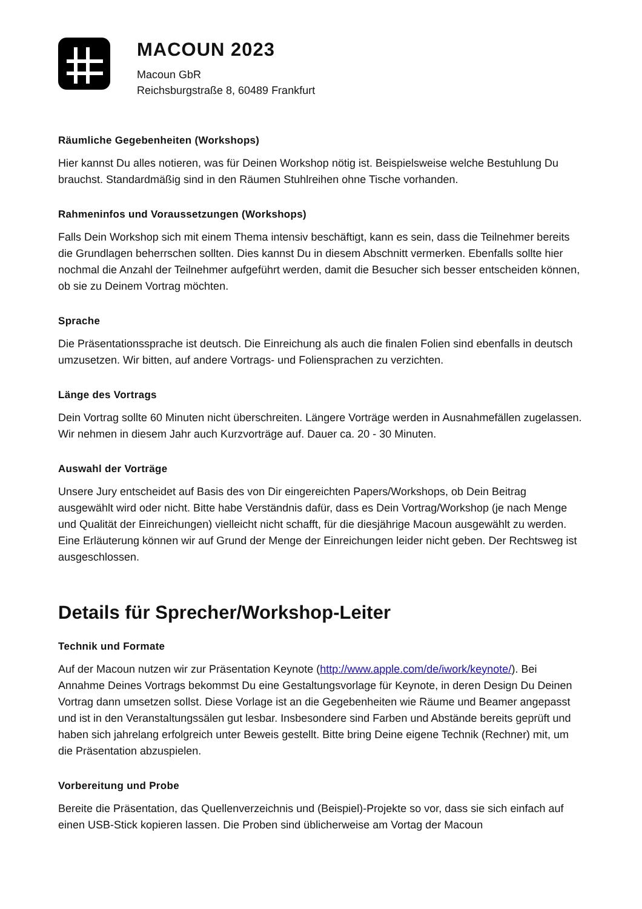MACOUN 2023
Macoun GbR
Reichsburgstraße 8, 60489 Frankfurt
Räumliche Gegebenheiten (Workshops)
Hier kannst Du alles notieren, was für Deinen Workshop nötig ist. Beispielsweise welche Bestuhlung Du brauchst. Standardmäßig sind in den Räumen Stuhlreihen ohne Tische vorhanden.
Rahmeninfos und Voraussetzungen (Workshops)
Falls Dein Workshop sich mit einem Thema intensiv beschäftigt, kann es sein, dass die Teilnehmer bereits die Grundlagen beherrschen sollten. Dies kannst Du in diesem Abschnitt vermerken. Ebenfalls sollte hier nochmal die Anzahl der Teilnehmer aufgeführt werden, damit die Besucher sich besser entscheiden können, ob sie zu Deinem Vortrag möchten.
Sprache
Die Präsentationssprache ist deutsch. Die Einreichung als auch die finalen Folien sind ebenfalls in deutsch umzusetzen. Wir bitten, auf andere Vortrags- und Foliensprachen zu verzichten.
Länge des Vortrags
Dein Vortrag sollte 60 Minuten nicht überschreiten. Längere Vorträge werden in Ausnahmefällen zugelassen. Wir nehmen in diesem Jahr auch Kurzvorträge auf. Dauer ca. 20 - 30 Minuten.
Auswahl der Vorträge
Unsere Jury entscheidet auf Basis des von Dir eingereichten Papers/Workshops, ob Dein Beitrag ausgewählt wird oder nicht. Bitte habe Verständnis dafür, dass es Dein Vortrag/Workshop (je nach Menge und Qualität der Einreichungen) vielleicht nicht schafft, für die diesjährige Macoun ausgewählt zu werden. Eine Erläuterung können wir auf Grund der Menge der Einreichungen leider nicht geben. Der Rechtsweg ist ausgeschlossen.
Details für Sprecher/Workshop-Leiter
Technik und Formate
Auf der Macoun nutzen wir zur Präsentation Keynote (http://www.apple.com/de/iwork/keynote/). Bei Annahme Deines Vortrags bekommst Du eine Gestaltungsvorlage für Keynote, in deren Design Du Deinen Vortrag dann umsetzen sollst. Diese Vorlage ist an die Gegebenheiten wie Räume und Beamer angepasst und ist in den Veranstaltungssälen gut lesbar. Insbesondere sind Farben und Abstände bereits geprüft und haben sich jahrelang erfolgreich unter Beweis gestellt. Bitte bring Deine eigene Technik (Rechner) mit, um die Präsentation abzuspielen.
Vorbereitung und Probe
Bereite die Präsentation, das Quellenverzeichnis und (Beispiel)-Projekte so vor, dass sie sich einfach auf einen USB-Stick kopieren lassen. Die Proben sind üblicherweise am Vortag der Macoun